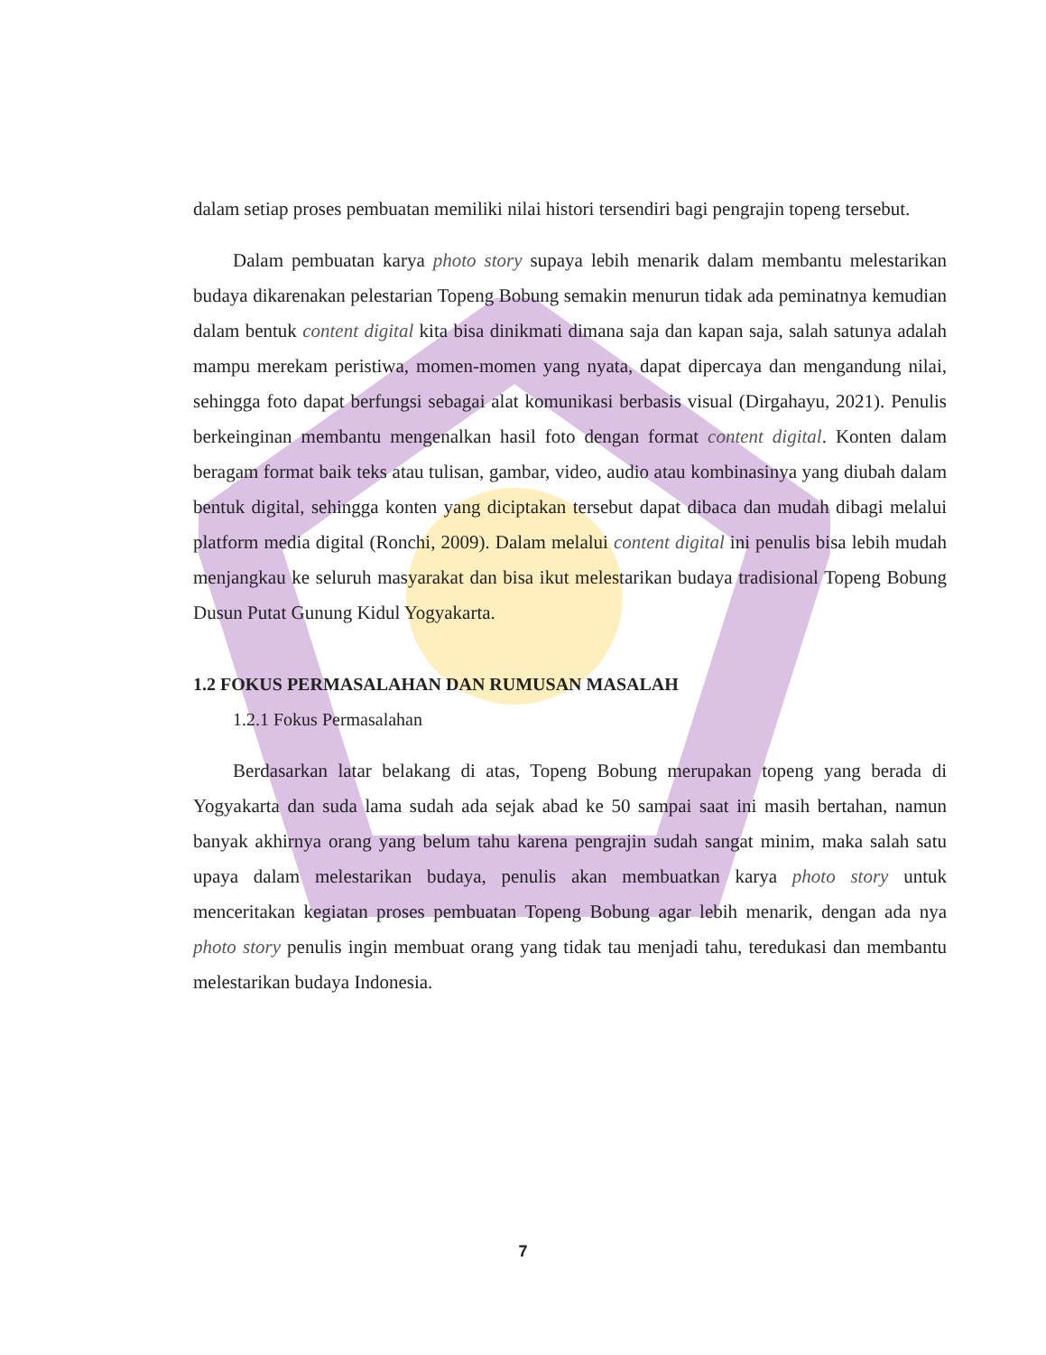dalam setiap proses pembuatan memiliki nilai histori tersendiri bagi pengrajin topeng tersebut.
Dalam pembuatan karya photo story supaya lebih menarik dalam membantu melestarikan budaya dikarenakan pelestarian Topeng Bobung semakin menurun tidak ada peminatnya kemudian dalam bentuk content digital kita bisa dinikmati dimana saja dan kapan saja, salah satunya adalah mampu merekam peristiwa, momen-momen yang nyata, dapat dipercaya dan mengandung nilai, sehingga foto dapat berfungsi sebagai alat komunikasi berbasis visual (Dirgahayu, 2021). Penulis berkeinginan membantu mengenalkan hasil foto dengan format content digital. Konten dalam beragam format baik teks atau tulisan, gambar, video, audio atau kombinasinya yang diubah dalam bentuk digital, sehingga konten yang diciptakan tersebut dapat dibaca dan mudah dibagi melalui platform media digital (Ronchi, 2009). Dalam melalui content digital ini penulis bisa lebih mudah menjangkau ke seluruh masyarakat dan bisa ikut melestarikan budaya tradisional Topeng Bobung Dusun Putat Gunung Kidul Yogyakarta.
1.2 FOKUS PERMASALAHAN DAN RUMUSAN MASALAH
1.2.1 Fokus Permasalahan
Berdasarkan latar belakang di atas, Topeng Bobung merupakan topeng yang berada di Yogyakarta dan suda lama sudah ada sejak abad ke 50 sampai saat ini masih bertahan, namun banyak akhirnya orang yang belum tahu karena pengrajin sudah sangat minim, maka salah satu upaya dalam melestarikan budaya, penulis akan membuatkan karya photo story untuk menceritakan kegiatan proses pembuatan Topeng Bobung agar lebih menarik, dengan ada nya photo story penulis ingin membuat orang yang tidak tau menjadi tahu, teredukasi dan membantu melestarikan budaya Indonesia.
7